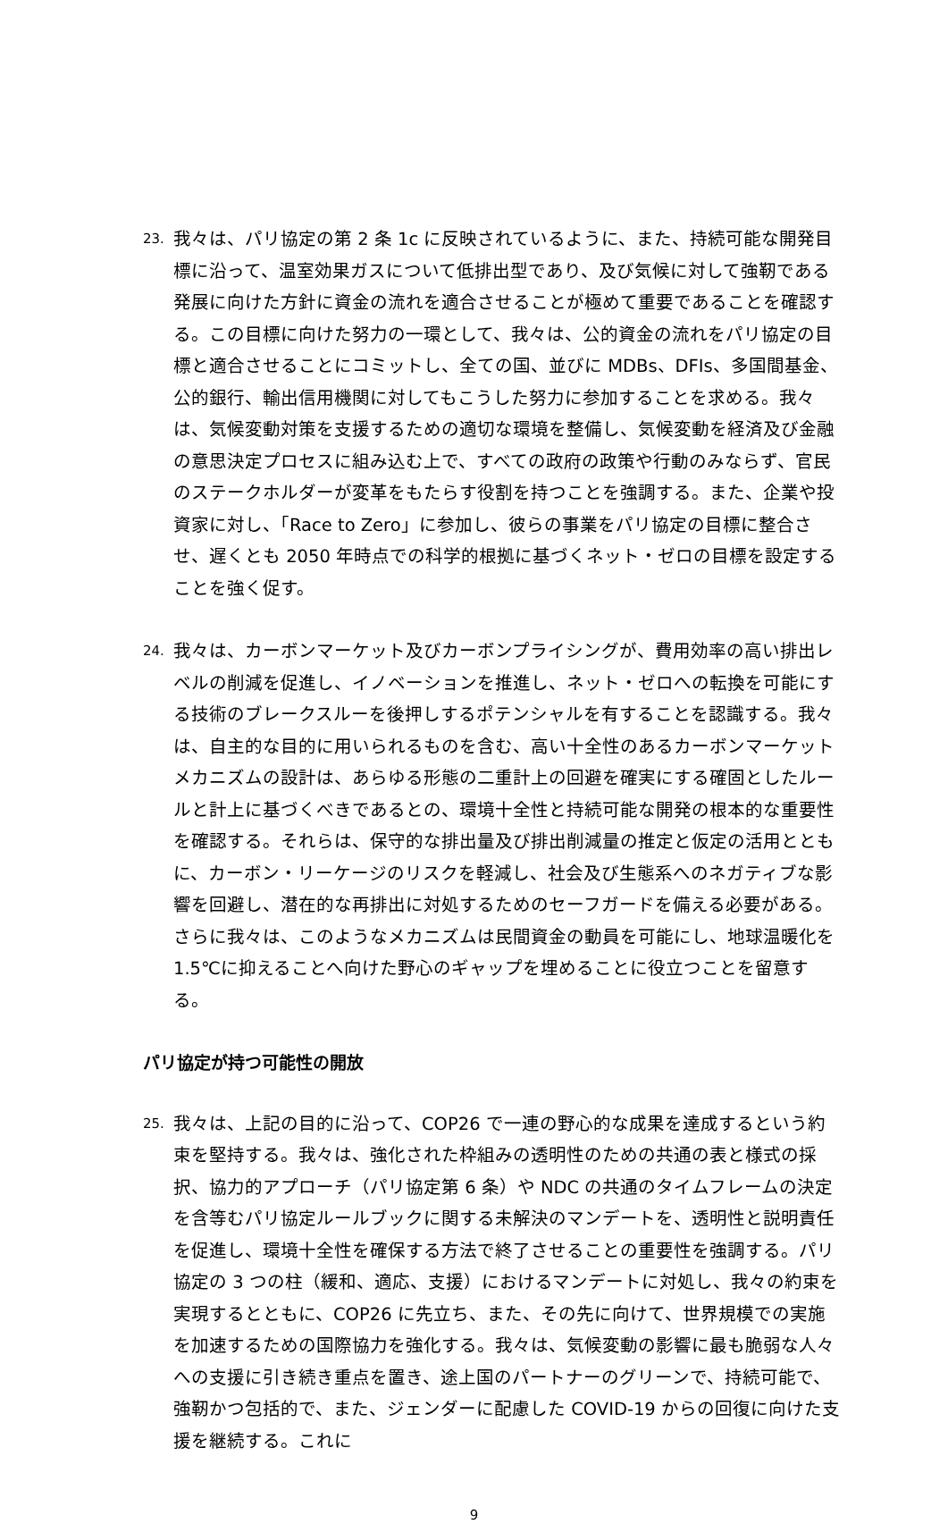23.
我々は、パリ協定の第 2 条 1c に反映されているように、また、持続可能な開発目標に沿って、温室効果ガスについて低排出型であり、及び気候に対して強靭である発展に向けた方針に資金の流れを適合させることが極めて重要であることを確認する。この目標に向けた努力の一環として、我々は、公的資金の流れをパリ協定の目標と適合させることにコミットし、全ての国、並びに MDBs、DFIs、多国間基金、公的銀行、輸出信用機関に対してもこうした努力に参加することを求める。我々は、気候変動対策を支援するための適切な環境を整備し、気候変動を経済及び金融の意思決定プロセスに組み込む上で、すべての政府の政策や行動のみならず、官民のステークホルダーが変革をもたらす役割を持つことを強調する。また、企業や投資家に対し、「Race to Zero」に参加し、彼らの事業をパリ協定の目標に整合させ、遅くとも 2050 年時点での科学的根拠に基づくネット・ゼロの目標を設定することを強く促す。
24.
我々は、カーボンマーケット及びカーボンプライシングが、費用効率の高い排出レベルの削減を促進し、イノベーションを推進し、ネット・ゼロへの転換を可能にする技術のブレークスルーを後押しするポテンシャルを有することを認識する。我々は、自主的な目的に用いられるものを含む、高い十全性のあるカーボンマーケットメカニズムの設計は、あらゆる形態の二重計上の回避を確実にする確固としたルールと計上に基づくべきであるとの、環境十全性と持続可能な開発の根本的な重要性を確認する。それらは、保守的な排出量及び排出削減量の推定と仮定の活用とともに、カーボン・リーケージのリスクを軽減し、社会及び生態系へのネガティブな影響を回避し、潜在的な再排出に対処するためのセーフガードを備える必要がある。さらに我々は、このようなメカニズムは民間資金の動員を可能にし、地球温暖化を 1.5℃に抑えることへ向けた野心のギャップを埋めることに役立つことを留意する。
パリ協定が持つ可能性の開放
25.
我々は、上記の目的に沿って、COP26 で一連の野心的な成果を達成するという約束を堅持する。我々は、強化された枠組みの透明性のための共通の表と様式の採択、協力的アプローチ（パリ協定第 6 条）や NDC の共通のタイムフレームの決定を含等むパリ協定ルールブックに関する未解決のマンデートを、透明性と説明責任を促進し、環境十全性を確保する方法で終了させることの重要性を強調する。パリ協定の 3 つの柱（緩和、適応、支援）におけるマンデートに対処し、我々の約束を実現するとともに、COP26 に先立ち、また、その先に向けて、世界規模での実施を加速するための国際協力を強化する。我々は、気候変動の影響に最も脆弱な人々への支援に引き続き重点を置き、途上国のパートナーのグリーンで、持続可能で、強靭かつ包括的で、また、ジェンダーに配慮した COVID-19 からの回復に向けた支援を継続する。これに
9